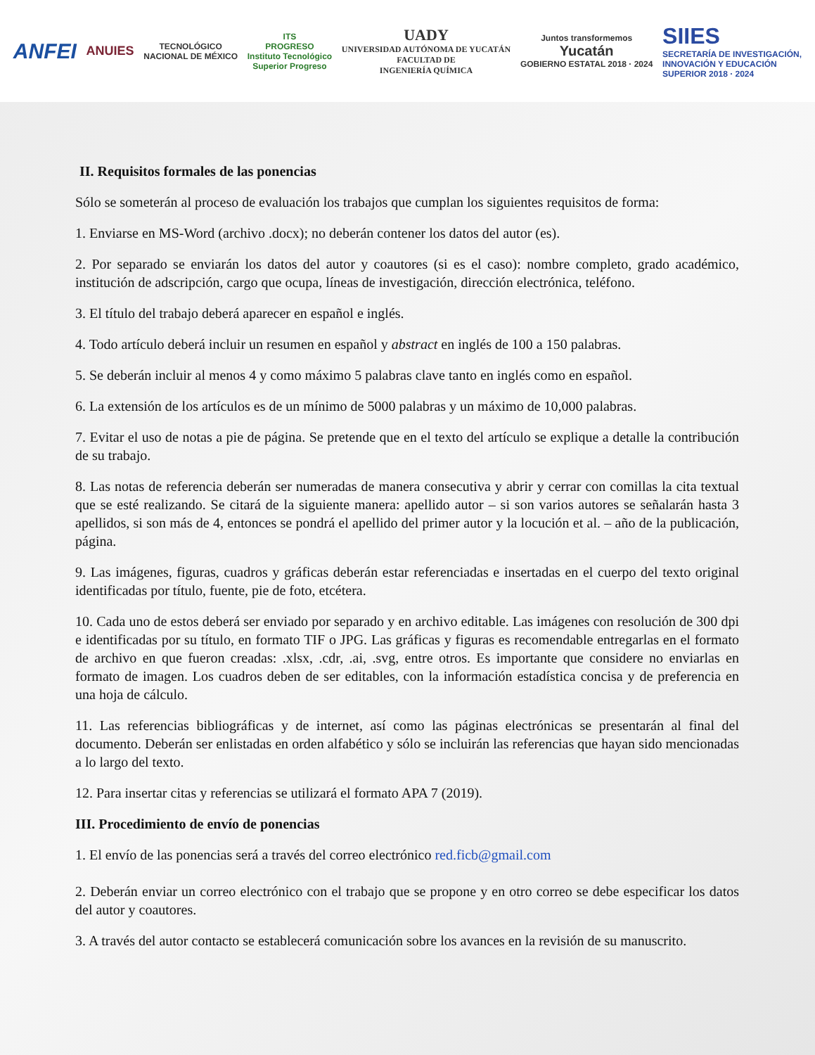ANFEI
ANUIES
TECNOLÓGICO
NACIONAL DE MÉXICO
ITS
PROGRESO
Instituto Tecnológico
Superior Progreso
UADY
UNIVERSIDAD AUTÓNOMA DE YUCATÁN
FACULTAD DE
INGENIERÍA QUÍMICA
Juntos transformemos
Yucatán
GOBIERNO ESTATAL 2018 · 2024
SIIES
SECRETARÍA DE INVESTIGACIÓN,
INNOVACIÓN Y EDUCACIÓN
SUPERIOR 2018 · 2024
II. Requisitos formales de las ponencias
Sólo se someterán al proceso de evaluación los trabajos que cumplan los siguientes requisitos de forma:
1. Enviarse en MS-Word (archivo .docx); no deberán contener los datos del autor (es).
2. Por separado se enviarán los datos del autor y coautores (si es el caso): nombre completo, grado académico, institución de adscripción, cargo que ocupa, líneas de investigación, dirección electrónica, teléfono.
3. El título del trabajo deberá aparecer en español e inglés.
4. Todo artículo deberá incluir un resumen en español y abstract en inglés de 100 a 150 palabras.
5. Se deberán incluir al menos 4 y como máximo 5 palabras clave tanto en inglés como en español.
6. La extensión de los artículos es de un mínimo de 5000 palabras y un máximo de 10,000 palabras.
7. Evitar el uso de notas a pie de página. Se pretende que en el texto del artículo se explique a detalle la contribución de su trabajo.
8. Las notas de referencia deberán ser numeradas de manera consecutiva y abrir y cerrar con comillas la cita textual que se esté realizando. Se citará de la siguiente manera: apellido autor – si son varios autores se señalarán hasta 3 apellidos, si son más de 4, entonces se pondrá el apellido del primer autor y la locución et al. – año de la publicación, página.
9. Las imágenes, figuras, cuadros y gráficas deberán estar referenciadas e insertadas en el cuerpo del texto original identificadas por título, fuente, pie de foto, etcétera.
10. Cada uno de estos deberá ser enviado por separado y en archivo editable. Las imágenes con resolución de 300 dpi e identificadas por su título, en formato TIF o JPG. Las gráficas y figuras es recomendable entregarlas en el formato de archivo en que fueron creadas: .xlsx, .cdr, .ai, .svg, entre otros. Es importante que considere no enviarlas en formato de imagen. Los cuadros deben de ser editables, con la información estadística concisa y de preferencia en una hoja de cálculo.
11. Las referencias bibliográficas y de internet, así como las páginas electrónicas se presentarán al final del documento. Deberán ser enlistadas en orden alfabético y sólo se incluirán las referencias que hayan sido mencionadas a lo largo del texto.
12. Para insertar citas y referencias se utilizará el formato APA 7 (2019).
III. Procedimiento de envío de ponencias
1. El envío de las ponencias será a través del correo electrónico red.ficb@gmail.com
2. Deberán enviar un correo electrónico con el trabajo que se propone y en otro correo se debe especificar los datos del autor y coautores.
3. A través del autor contacto se establecerá comunicación sobre los avances en la revisión de su manuscrito.